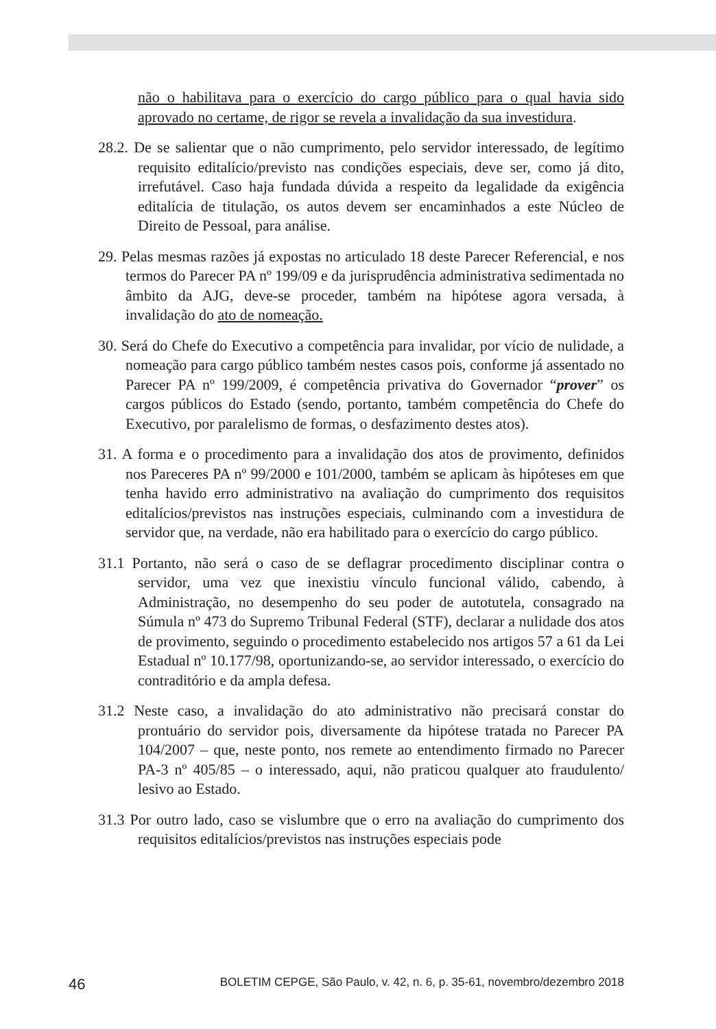não o habilitava para o exercício do cargo público para o qual havia sido aprovado no certame, de rigor se revela a invalidação da sua investidura.
28.2. De se salientar que o não cumprimento, pelo servidor interessado, de legítimo requisito editalício/previsto nas condições especiais, deve ser, como já dito, irrefutável. Caso haja fundada dúvida a respeito da legalidade da exigência editalícia de titulação, os autos devem ser encaminhados a este Núcleo de Direito de Pessoal, para análise.
29. Pelas mesmas razões já expostas no articulado 18 deste Parecer Referencial, e nos termos do Parecer PA nº 199/09 e da jurisprudência administrativa sedimentada no âmbito da AJG, deve-se proceder, também na hipótese agora versada, à invalidação do ato de nomeação.
30. Será do Chefe do Executivo a competência para invalidar, por vício de nulidade, a nomeação para cargo público também nestes casos pois, conforme já assentado no Parecer PA nº 199/2009, é competência privativa do Governador “prover” os cargos públicos do Estado (sendo, portanto, também competência do Chefe do Executivo, por paralelismo de formas, o desfazimento destes atos).
31. A forma e o procedimento para a invalidação dos atos de provimento, definidos nos Pareceres PA nº 99/2000 e 101/2000, também se aplicam às hipóteses em que tenha havido erro administrativo na avaliação do cumprimento dos requisitos editalícios/previstos nas instruções especiais, culminando com a investidura de servidor que, na verdade, não era habilitado para o exercício do cargo público.
31.1 Portanto, não será o caso de se deflagrar procedimento disciplinar contra o servidor, uma vez que inexistiu vínculo funcional válido, cabendo, à Administração, no desempenho do seu poder de autotutela, consagrado na Súmula nº 473 do Supremo Tribunal Federal (STF), declarar a nulidade dos atos de provimento, seguindo o procedimento estabelecido nos artigos 57 a 61 da Lei Estadual nº 10.177/98, oportunizando-se, ao servidor interessado, o exercício do contraditório e da ampla defesa.
31.2 Neste caso, a invalidação do ato administrativo não precisará constar do prontuário do servidor pois, diversamente da hipótese tratada no Parecer PA 104/2007 – que, neste ponto, nos remete ao entendimento firmado no Parecer PA-3 nº 405/85 – o interessado, aqui, não praticou qualquer ato fraudulento/ lesivo ao Estado.
31.3 Por outro lado, caso se vislumbre que o erro na avaliação do cumprimento dos requisitos editalícios/previstos nas instruções especiais pode
46 BOLETIM CEPGE, São Paulo, v. 42, n. 6, p. 35-61, novembro/dezembro 2018